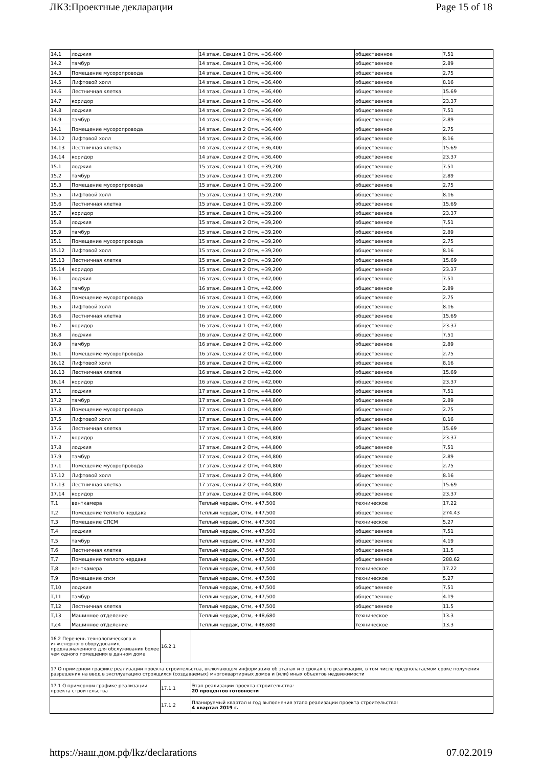ЛКЗ:Проектные декларации Page 15 of 18
| 14.1 | лоджия | 14 этаж, Секция 1 Отм, +36,400 | общественное | 7.51 |
| 14.2 | тамбур | 14 этаж, Секция 1 Отм, +36,400 | общественное | 2.89 |
| 14.3 | Помещение мусоропровода | 14 этаж, Секция 1 Отм, +36,400 | общественное | 2.75 |
| 14.5 | Лифтовой холл | 14 этаж, Секция 1 Отм, +36,400 | общественное | 8.16 |
| 14.6 | Лестничная клетка | 14 этаж, Секция 1 Отм, +36,400 | общественное | 15.69 |
| 14.7 | коридор | 14 этаж, Секция 1 Отм, +36,400 | общественное | 23.37 |
| 14.8 | лоджия | 14 этаж, Секция 2 Отм, +36,400 | общественное | 7.51 |
| 14.9 | тамбур | 14 этаж, Секция 2 Отм, +36,400 | общественное | 2.89 |
| 14.1 | Помещение мусоропровода | 14 этаж, Секция 2 Отм, +36,400 | общественное | 2.75 |
| 14.12 | Лифтовой холл | 14 этаж, Секция 2 Отм, +36,400 | общественное | 8.16 |
| 14.13 | Лестничная клетка | 14 этаж, Секция 2 Отм, +36,400 | общественное | 15.69 |
| 14.14 | коридор | 14 этаж, Секция 2 Отм, +36,400 | общественное | 23.37 |
| 15.1 | лоджия | 15 этаж, Секция 1 Отм, +39,200 | общественное | 7.51 |
| 15.2 | тамбур | 15 этаж, Секция 1 Отм, +39,200 | общественное | 2.89 |
| 15.3 | Помещение мусоропровода | 15 этаж, Секция 1 Отм, +39,200 | общественное | 2.75 |
| 15.5 | Лифтовой холл | 15 этаж, Секция 1 Отм, +39,200 | общественное | 8.16 |
| 15.6 | Лестничная клетка | 15 этаж, Секция 1 Отм, +39,200 | общественное | 15.69 |
| 15.7 | коридор | 15 этаж, Секция 1 Отм, +39,200 | общественное | 23.37 |
| 15.8 | лоджия | 15 этаж, Секция 2 Отм, +39,200 | общественное | 7.51 |
| 15.9 | тамбур | 15 этаж, Секция 2 Отм, +39,200 | общественное | 2.89 |
| 15.1 | Помещение мусоропровода | 15 этаж, Секция 2 Отм, +39,200 | общественное | 2.75 |
| 15.12 | Лифтовой холл | 15 этаж, Секция 2 Отм, +39,200 | общественное | 8.16 |
| 15.13 | Лестничная клетка | 15 этаж, Секция 2 Отм, +39,200 | общественное | 15.69 |
| 15.14 | коридор | 15 этаж, Секция 2 Отм, +39,200 | общественное | 23.37 |
| 16.1 | лоджия | 16 этаж, Секция 1 Отм, +42,000 | общественное | 7.51 |
| 16.2 | тамбур | 16 этаж, Секция 1 Отм, +42,000 | общественное | 2.89 |
| 16.3 | Помещение мусоропровода | 16 этаж, Секция 1 Отм, +42,000 | общественное | 2.75 |
| 16.5 | Лифтовой холл | 16 этаж, Секция 1 Отм, +42,000 | общественное | 8.16 |
| 16.6 | Лестничная клетка | 16 этаж, Секция 1 Отм, +42,000 | общественное | 15.69 |
| 16.7 | коридор | 16 этаж, Секция 1 Отм, +42,000 | общественное | 23.37 |
| 16.8 | лоджия | 16 этаж, Секция 2 Отм, +42,000 | общественное | 7.51 |
| 16.9 | тамбур | 16 этаж, Секция 2 Отм, +42,000 | общественное | 2.89 |
| 16.1 | Помещение мусоропровода | 16 этаж, Секция 2 Отм, +42,000 | общественное | 2.75 |
| 16.12 | Лифтовой холл | 16 этаж, Секция 2 Отм, +42,000 | общественное | 8.16 |
| 16.13 | Лестничная клетка | 16 этаж, Секция 2 Отм, +42,000 | общественное | 15.69 |
| 16.14 | коридор | 16 этаж, Секция 2 Отм, +42,000 | общественное | 23.37 |
| 17.1 | лоджия | 17 этаж, Секция 1 Отм, +44,800 | общественное | 7.51 |
| 17.2 | тамбур | 17 этаж, Секция 1 Отм, +44,800 | общественное | 2.89 |
| 17.3 | Помещение мусоропровода | 17 этаж, Секция 1 Отм, +44,800 | общественное | 2.75 |
| 17.5 | Лифтовой холл | 17 этаж, Секция 1 Отм, +44,800 | общественное | 8.16 |
| 17.6 | Лестничная клетка | 17 этаж, Секция 1 Отм, +44,800 | общественное | 15.69 |
| 17.7 | коридор | 17 этаж, Секция 1 Отм, +44,800 | общественное | 23.37 |
| 17.8 | лоджия | 17 этаж, Секция 2 Отм, +44,800 | общественное | 7.51 |
| 17.9 | тамбур | 17 этаж, Секция 2 Отм, +44,800 | общественное | 2.89 |
| 17.1 | Помещение мусоропровода | 17 этаж, Секция 2 Отм, +44,800 | общественное | 2.75 |
| 17.12 | Лифтовой холл | 17 этаж, Секция 2 Отм, +44,800 | общественное | 8.16 |
| 17.13 | Лестничная клетка | 17 этаж, Секция 2 Отм, +44,800 | общественное | 15.69 |
| 17.14 | коридор | 17 этаж, Секция 2 Отм, +44,800 | общественное | 23.37 |
| Т,1 | венткамера | Теплый чердак, Отм, +47,500 | техническое | 17.22 |
| Т,2 | Помещение теплого чердака | Теплый чердак, Отм, +47,500 | общественное | 274.43 |
| Т,3 | Помещение СПСМ | Теплый чердак, Отм, +47,500 | техническое | 5.27 |
| Т,4 | лоджия | Теплый чердак, Отм, +47,500 | общественное | 7.51 |
| Т,5 | тамбур | Теплый чердак, Отм, +47,500 | общественное | 4.19 |
| Т,6 | Лестничная клетка | Теплый чердак, Отм, +47,500 | общественное | 11.5 |
| Т,7 | Помещение теплого чердака | Теплый чердак, Отм, +47,500 | общественное | 288.62 |
| Т,8 | венткамера | Теплый чердак, Отм, +47,500 | техническое | 17.22 |
| Т,9 | Помещение спсм | Теплый чердак, Отм, +47,500 | техническое | 5.27 |
| Т,10 | лоджия | Теплый чердак, Отм, +47,500 | общественное | 7.51 |
| Т,11 | тамбур | Теплый чердак, Отм, +47,500 | общественное | 4.19 |
| Т,12 | Лестничная клетка | Теплый чердак, Отм, +47,500 | общественное | 11.5 |
| Т,13 | Машинное отделение | Теплый чердак, Отм, +48,680 | техническое | 13.3 |
| Т,с4 | Машинное отделение | Теплый чердак, Отм, +48,680 | техническое | 13.3 |
| 16.2 Перечень технологического и инженерного оборудования, предназначенного для обслуживания более чем одного помещения в данном доме | 16.2.1 | |
| 17 О примерном графике реализации проекта строительства, включающем информацию об этапах и о сроках его реализации, в том числе предполагаемом сроке получения разрешения на ввод в эксплуатацию строящихся (создаваемых) многоквартирных домов и (или) иных объектов недвижимости | | |
| 17.1 О примерном графике реализации проекта строительства | 17.1.1 | Этап реализации проекта строительства: 20 процентов готовности |
| | 17.1.2 | Планируемый квартал и год выполнения этапа реализации проекта строительства: 4 квартал 2019 г. |
https://наш.дом.рф/lkz/declarations 07.02.2019